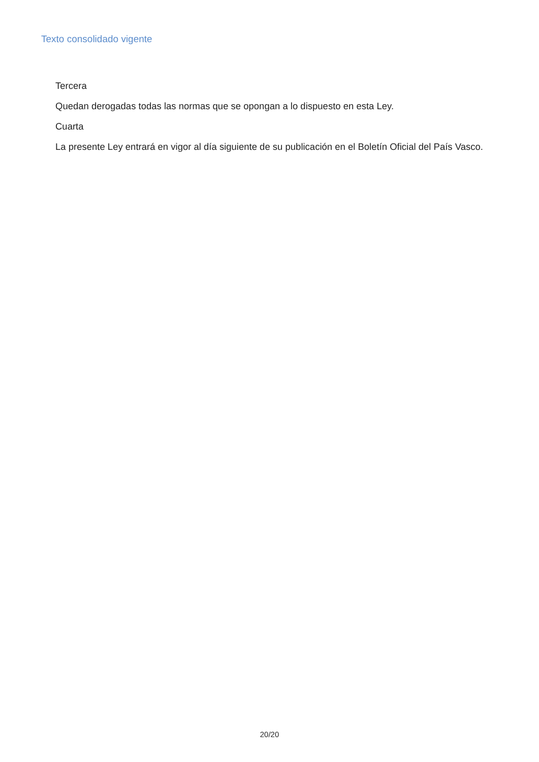Texto consolidado vigente
Tercera
Quedan derogadas todas las normas que se opongan a lo dispuesto en esta Ley.
Cuarta
La presente Ley entrará en vigor al día siguiente de su publicación en el Boletín Oficial del País Vasco.
20/20